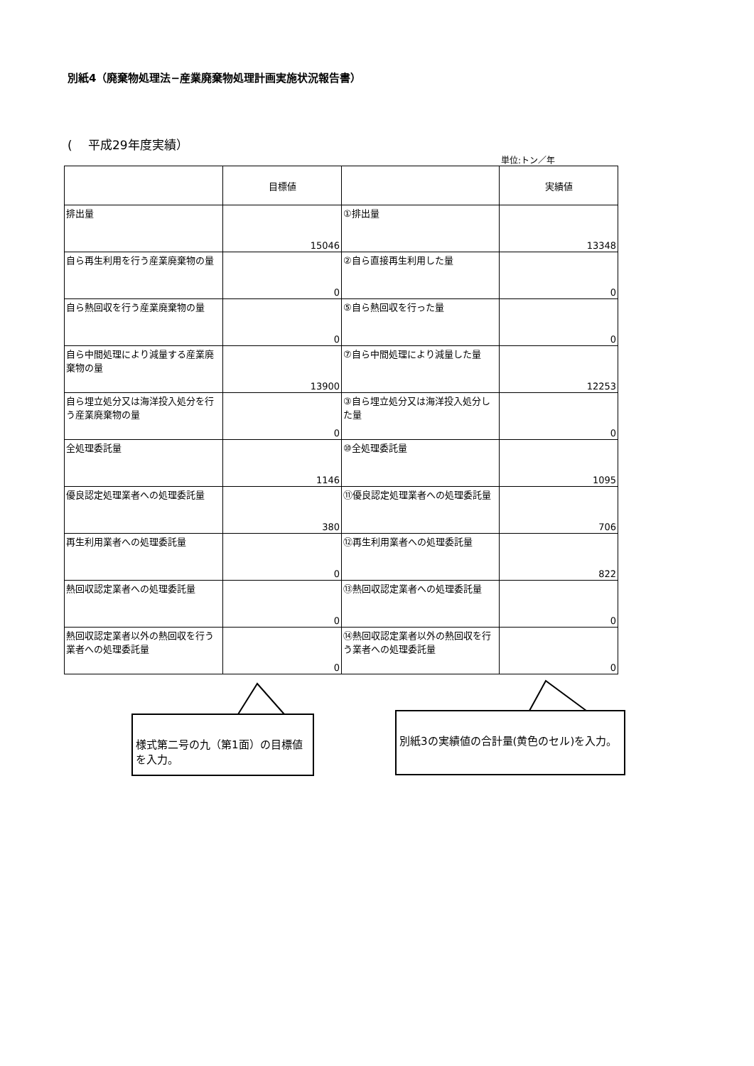別紙4（廃棄物処理法−産業廃棄物処理計画実施状況報告書）
(　 平成29年度実績）
単位:トン／年
| | 目標値 | | 実績値 |
| --- | --- | --- | --- |
| 排出量 | 15046 | ①排出量 | 13348 |
| 自ら再生利用を行う産業廃棄物の量 | 0 | ②自ら直接再生利用した量 | 0 |
| 自ら熱回収を行う産業廃棄物の量 | 0 | ⑤自ら熱回収を行った量 | 0 |
| 自ら中間処理により減量する産業廃棄物の量 | 13900 | ⑦自ら中間処理により減量した量 | 12253 |
| 自ら埋立処分又は海洋投入処分を行う産業廃棄物の量 | 0 | ③自ら埋立処分又は海洋投入処分した量 | 0 |
| 全処理委託量 | 1146 | ⑩全処理委託量 | 1095 |
| 優良認定処理業者への処理委託量 | 380 | ⑪優良認定処理業者への処理委託量 | 706 |
| 再生利用業者への処理委託量 | 0 | ⑫再生利用業者への処理委託量 | 822 |
| 熱回収認定業者への処理委託量 | 0 | ⑬熱回収認定業者への処理委託量 | 0 |
| 熱回収認定業者以外の熱回収を行う業者への処理委託量 | 0 | ⑭熱回収認定業者以外の熱回収を行う業者への処理委託量 | 0 |
様式第二号の九（第1面）の目標値を入力。
別紙3の実績値の合計量(黄色のセル)を入力。